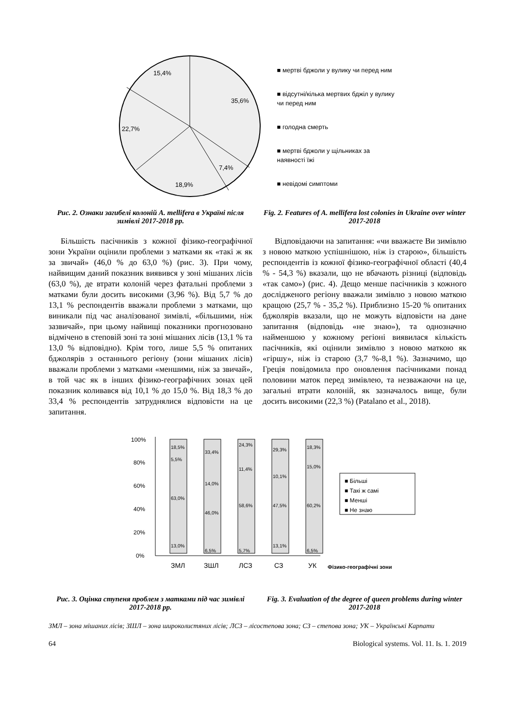35,6%
7,4%
18,9%
22,7%
15,4%
■ мертві бджоли у вулику чи перед ним
■ відсутні/кілька мертвих бджіл у вулику чи перед ним
■ голодна смерть
■ мертві бджоли у щільниках за наявності їжі
■ невідомі симптоми
Рис. 2. Ознаки загибелі колоній A. mellifera в Україні після зимівлі 2017-2018 рр.
Fig. 2. Features of A. mellifera lost colonies in Ukraine over winter 2017-2018
Більшість пасічників з кожної фізико-географічної зони України оцінили проблеми з матками як «такі ж як за звичай» (46,0 % до 63,0 %) (рис. 3). При чому, найвищим даний показник виявився у зоні мішаних лісів (63,0 %), де втрати колоній через фатальні проблеми з матками були досить високими (3,96 %). Від 5,7 % до 13,1 % респондентів вважали проблеми з матками, що виникали під час аналізованої зимівлі, «більшими, ніж зазвичай», при цьому найвищі показники прогнозовано відмічено в степовій зоні та зоні мішаних лісів (13,1 % та 13,0 % відповідно). Крім того, лише 5,5 % опитаних бджолярів з останнього регіону (зони мішаних лісів) вважали проблеми з матками «меншими, ніж за звичай», в той час як в інших фізико-географічних зонах цей показник коливався від 10,1 % до 15,0 %. Від 18,3 % до 33,4 % респондентів затруднялися відповісти на це запитання.
Відповідаючи на запитання: «чи вважаєте Ви зимівлю з новою маткою успішнішою, ніж із старою», більшість респондентів із кожної фізико-географічної області (40,4 % - 54,3 %) вказали, що не вбачають різниці (відповідь «так само») (рис. 4). Дещо менше пасічників з кожного дослідженого регіону вважали зимівлю з новою маткою кращою (25,7 % - 35,2 %). Приблизно 15-20 % опитаних бджолярів вказали, що не можуть відповісти на дане запитання (відповідь «не знаю»), та однозначно найменшою у кожному регіоні виявилася кількість пасічників, які оцінили зимівлю з новою маткою як «гіршу», ніж із старою (3,7 %-8,1 %). Зазначимо, що Греція повідомила про оновлення пасічниками понад половини маток перед зимівлею, та незважаючи на це, загальні втрати колоній, як зазначалось вище, були досить високими (22,3 %) (Patalano et al., 2018).
100%
80%
60%
40%
20%
0%
18,5%
5,5%
63,0%
13,0%
33,4%
14,0%
46,0%
6,5%
24,3%
11,4%
58,6%
5,7%
29,3%
10,1%
47,5%
13,1%
18,3%
15,0%
60,2%
6,5%
■ Більші
■ Такі ж самі
■ Менші
■ Не знаю
ЗМЛ
ЗШЛ
ЛСЗ
СЗ
УК
Фізико-географічні зони
Рис. 3. Оцінка ступеня проблем з матками під час зимівлі 2017-2018 рр.
Fig. 3. Evaluation of the degree of queen problems during winter 2017-2018
ЗМЛ – зона мішаних лісів; ЗШЛ – зона широколистяних лісів; ЛСЗ – лісостепова зона; СЗ – степова зона; УК – Українські Карпати
64 Biological systems. Vol. 11. Is. 1. 2019